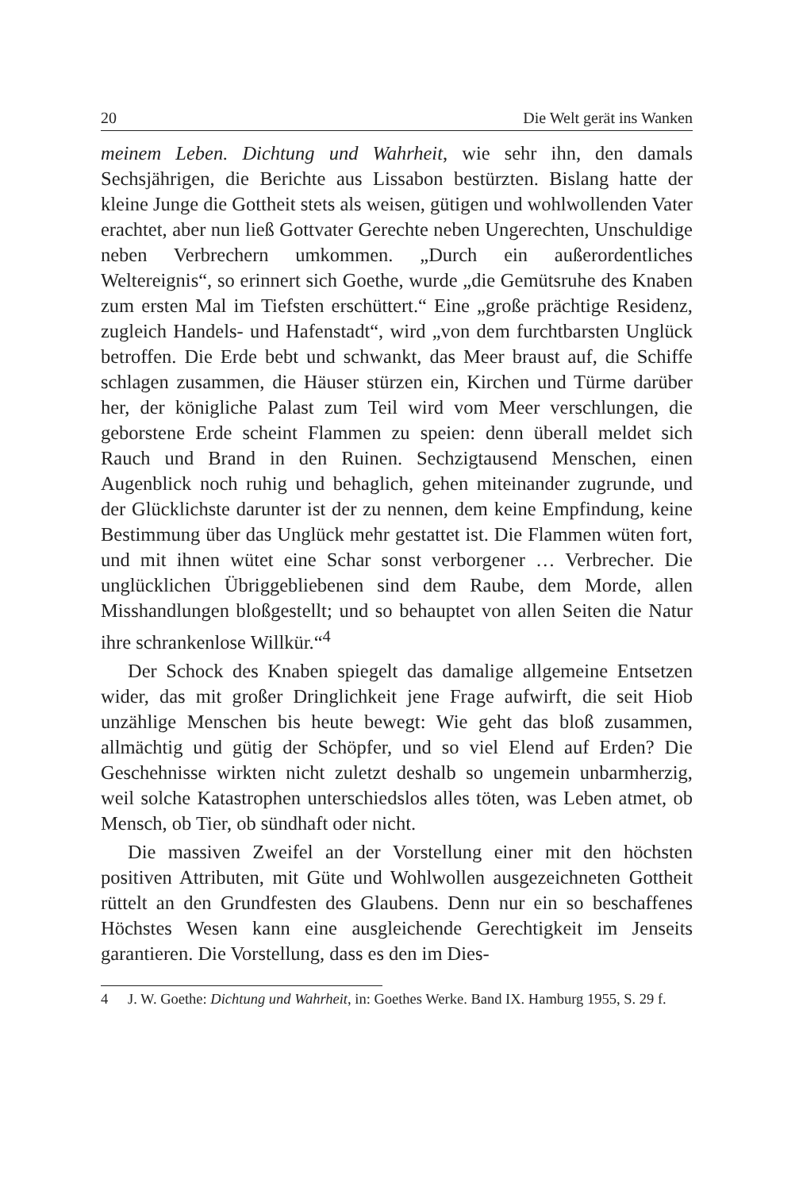20 Die Welt gerät ins Wanken
meinem Leben. Dichtung und Wahrheit, wie sehr ihn, den damals Sechsjährigen, die Berichte aus Lissabon bestürzten. Bislang hatte der kleine Junge die Gottheit stets als weisen, gütigen und wohlwollenden Vater erachtet, aber nun ließ Gottvater Gerechte neben Ungerechten, Unschuldige neben Verbrechern umkommen. „Durch ein außerordentliches Weltereignis“, so erinnert sich Goethe, wurde „die Gemütsruhe des Knaben zum ersten Mal im Tiefsten erschüttert.“ Eine „große prächtige Residenz, zugleich Handels- und Hafenstadt“, wird „von dem furchtbarsten Unglück betroffen. Die Erde bebt und schwankt, das Meer braust auf, die Schiffe schlagen zusammen, die Häuser stürzen ein, Kirchen und Türme darüber her, der königliche Palast zum Teil wird vom Meer verschlungen, die geborstene Erde scheint Flammen zu speien: denn überall meldet sich Rauch und Brand in den Ruinen. Sechzigtausend Menschen, einen Augenblick noch ruhig und behaglich, gehen miteinander zugrunde, und der Glücklichste darunter ist der zu nennen, dem keine Empfindung, keine Bestimmung über das Unglück mehr gestattet ist. Die Flammen wüten fort, und mit ihnen wütet eine Schar sonst verborgener … Verbrecher. Die unglücklichen Übriggebliebenen sind dem Raube, dem Morde, allen Misshandlungen bloßgestellt; und so behauptet von allen Seiten die Natur ihre schrankenlose Willkür.“<sup>4</sup>
Der Schock des Knaben spiegelt das damalige allgemeine Entsetzen wider, das mit großer Dringlichkeit jene Frage aufwirft, die seit Hiob unzählige Menschen bis heute bewegt: Wie geht das bloß zusammen, allmächtig und gütig der Schöpfer, und so viel Elend auf Erden? Die Geschehnisse wirkten nicht zuletzt deshalb so ungemein unbarmherzig, weil solche Katastrophen unterschiedslos alles töten, was Leben atmet, ob Mensch, ob Tier, ob sündhaft oder nicht.
Die massiven Zweifel an der Vorstellung einer mit den höchsten positiven Attributen, mit Güte und Wohlwollen ausgezeichneten Gottheit rüttelt an den Grundfesten des Glaubens. Denn nur ein so beschaffenes Höchstes Wesen kann eine ausgleichende Gerechtigkeit im Jenseits garantieren. Die Vorstellung, dass es den im Dies-
4 J. W. Goethe: Dichtung und Wahrheit, in: Goethes Werke. Band IX. Hamburg 1955, S. 29 f.